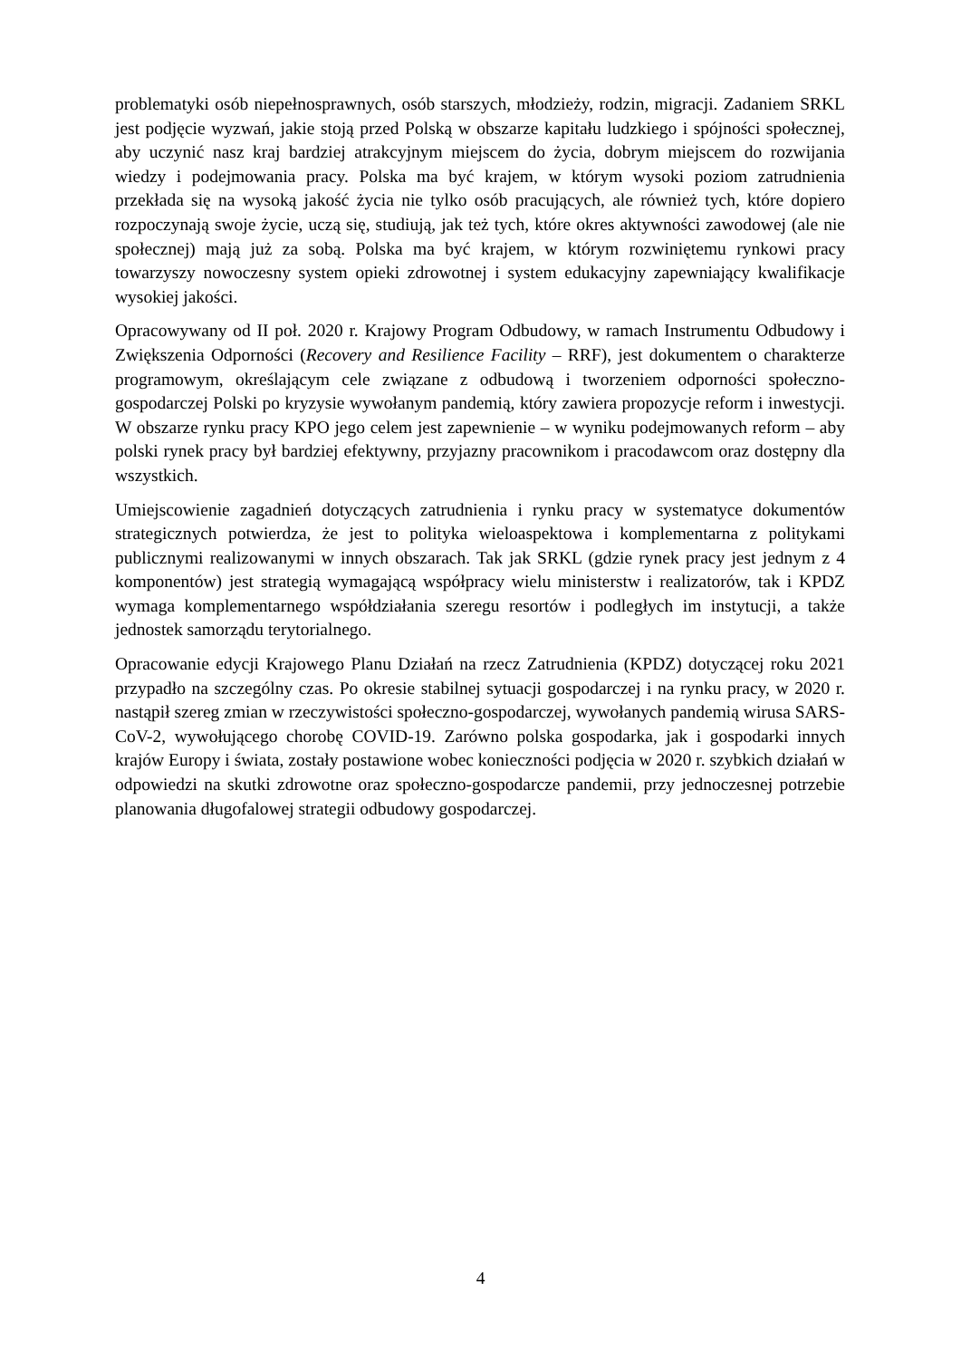problematyki osób niepełnosprawnych, osób starszych, młodzieży, rodzin, migracji. Zadaniem SRKL jest podjęcie wyzwań, jakie stoją przed Polską w obszarze kapitału ludzkiego i spójności społecznej, aby uczynić nasz kraj bardziej atrakcyjnym miejscem do życia, dobrym miejscem do rozwijania wiedzy i podejmowania pracy. Polska ma być krajem, w którym wysoki poziom zatrudnienia przekłada się na wysoką jakość życia nie tylko osób pracujących, ale również tych, które dopiero rozpoczynają swoje życie, uczą się, studiują, jak też tych, które okres aktywności zawodowej (ale nie społecznej) mają już za sobą. Polska ma być krajem, w którym rozwiniętemu rynkowi pracy towarzyszy nowoczesny system opieki zdrowotnej i system edukacyjny zapewniający kwalifikacje wysokiej jakości.
Opracowywany od II poł. 2020 r. Krajowy Program Odbudowy, w ramach Instrumentu Odbudowy i Zwiększenia Odporności (Recovery and Resilience Facility – RRF), jest dokumentem o charakterze programowym, określającym cele związane z odbudową i tworzeniem odporności społeczno-gospodarczej Polski po kryzysie wywołanym pandemią, który zawiera propozycje reform i inwestycji. W obszarze rynku pracy KPO jego celem jest zapewnienie – w wyniku podejmowanych reform – aby polski rynek pracy był bardziej efektywny, przyjazny pracownikom i pracodawcom oraz dostępny dla wszystkich.
Umiejscowienie zagadnień dotyczących zatrudnienia i rynku pracy w systematyce dokumentów strategicznych potwierdza, że jest to polityka wieloaspektowa i komplementarna z politykami publicznymi realizowanymi w innych obszarach. Tak jak SRKL (gdzie rynek pracy jest jednym z 4 komponentów) jest strategią wymagającą współpracy wielu ministerstw i realizatorów, tak i KPDZ wymaga komplementarnego współdziałania szeregu resortów i podległych im instytucji, a także jednostek samorządu terytorialnego.
Opracowanie edycji Krajowego Planu Działań na rzecz Zatrudnienia (KPDZ) dotyczącej roku 2021 przypadło na szczególny czas. Po okresie stabilnej sytuacji gospodarczej i na rynku pracy, w 2020 r. nastąpił szereg zmian w rzeczywistości społeczno-gospodarczej, wywołanych pandemią wirusa SARS-CoV-2, wywołującego chorobę COVID-19. Zarówno polska gospodarka, jak i gospodarki innych krajów Europy i świata, zostały postawione wobec konieczności podjęcia w 2020 r. szybkich działań w odpowiedzi na skutki zdrowotne oraz społeczno-gospodarcze pandemii, przy jednoczesnej potrzebie planowania długofalowej strategii odbudowy gospodarczej.
4